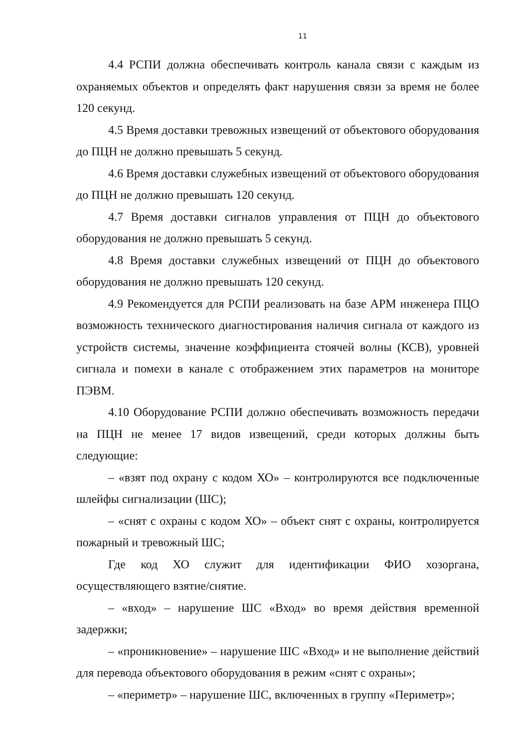11
4.4 РСПИ должна обеспечивать контроль канала связи с каждым из охраняемых объектов и определять факт нарушения связи за время не более 120 секунд.
4.5 Время доставки тревожных извещений от объектового оборудования до ПЦН не должно превышать 5 секунд.
4.6 Время доставки служебных извещений от объектового оборудования до ПЦН не должно превышать 120 секунд.
4.7 Время доставки сигналов управления от ПЦН до объектового оборудования не должно превышать 5 секунд.
4.8 Время доставки служебных извещений от ПЦН до объектового оборудования не должно превышать 120 секунд.
4.9 Рекомендуется для РСПИ реализовать на базе АРМ инженера ПЦО возможность технического диагностирования наличия сигнала от каждого из устройств системы, значение коэффициента стоячей волны (КСВ), уровней сигнала и помехи в канале с отображением этих параметров на мониторе ПЭВМ.
4.10 Оборудование РСПИ должно обеспечивать возможность передачи на ПЦН не менее 17 видов извещений, среди которых должны быть следующие:
– «взят под охрану с кодом ХО» – контролируются все подключенные шлейфы сигнализации (ШС);
– «снят с охраны с кодом ХО» – объект снят с охраны, контролируется пожарный и тревожный ШС;
Где код ХО служит для идентификации ФИО хозоргана, осуществляющего взятие/снятие.
– «вход» – нарушение ШС «Вход» во время действия временной задержки;
– «проникновение» – нарушение ШС «Вход» и не выполнение действий для перевода объектового оборудования в режим «снят с охраны»;
– «периметр» – нарушение ШС, включенных в группу «Периметр»;